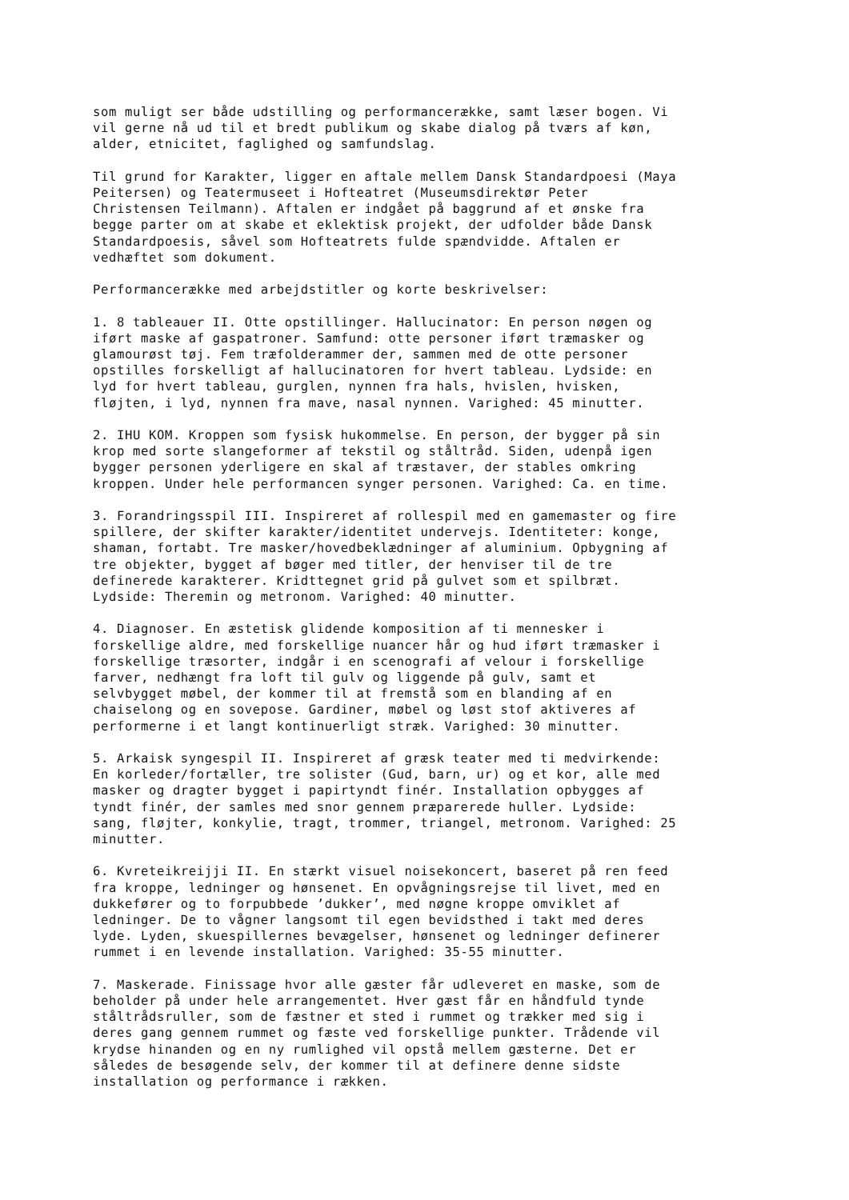som muligt ser både udstilling og performancerække, samt læser bogen. Vi vil gerne nå ud til et bredt publikum og skabe dialog på tværs af køn, alder, etnicitet, faglighed og samfundslag.
Til grund for Karakter, ligger en aftale mellem Dansk Standardpoesi (Maya Peitersen) og Teatermuseet i Hofteatret (Museumsdirektør Peter Christensen Teilmann). Aftalen er indgået på baggrund af et ønske fra begge parter om at skabe et eklektisk projekt, der udfolder både Dansk Standardpoesis, såvel som Hofteatrets fulde spændvidde. Aftalen er vedhæftet som dokument.
Performancerække med arbejdstitler og korte beskrivelser:
1. 8 tableauer II. Otte opstillinger. Hallucinator: En person nøgen og iført maske af gaspatroner. Samfund: otte personer iført træmasker og glamourøst tøj. Fem træfolderammer der, sammen med de otte personer opstilles forskelligt af hallucinatoren for hvert tableau. Lydside: en lyd for hvert tableau, gurglen, nynnen fra hals, hvislen, hvisken, fløjten, i lyd, nynnen fra mave, nasal nynnen. Varighed: 45 minutter.
2. IHU KOM. Kroppen som fysisk hukommelse. En person, der bygger på sin krop med sorte slangeformer af tekstil og ståltråd. Siden, udenpå igen bygger personen yderligere en skal af træstaver, der stables omkring kroppen. Under hele performancen synger personen. Varighed: Ca. en time.
3. Forandringsspil III. Inspireret af rollespil med en gamemaster og fire spillere, der skifter karakter/identitet undervejs. Identiteter: konge, shaman, fortabt. Tre masker/hovedbeklædninger af aluminium. Opbygning af tre objekter, bygget af bøger med titler, der henviser til de tre definerede karakterer. Kridttegnet grid på gulvet som et spilbræt. Lydside: Theremin og metronom. Varighed: 40 minutter.
4. Diagnoser. En æstetisk glidende komposition af ti mennesker i forskellige aldre, med forskellige nuancer hår og hud iført træmasker i forskellige træsorter, indgår i en scenografi af velour i forskellige farver, nedhængt fra loft til gulv og liggende på gulv, samt et selvbygget møbel, der kommer til at fremstå som en blanding af en chaiselong og en sovepose. Gardiner, møbel og løst stof aktiveres af performerne i et langt kontinuerligt stræk. Varighed: 30 minutter.
5. Arkaisk syngespil II. Inspireret af græsk teater med ti medvirkende: En korleder/fortæller, tre solister (Gud, barn, ur) og et kor, alle med masker og dragter bygget i papirtyndt finér. Installation opbygges af tyndt finér, der samles med snor gennem præparerede huller. Lydside: sang, fløjter, konkylie, tragt, trommer, triangel, metronom. Varighed: 25 minutter.
6. Kvreteikreijji II. En stærkt visuel noisekoncert, baseret på ren feed fra kroppe, ledninger og hønsenet. En opvågningsrejse til livet, med en dukkefører og to forpubbede ’dukker’, med nøgne kroppe omviklet af ledninger. De to vågner langsomt til egen bevidsthed i takt med deres lyde. Lyden, skuespillernes bevægelser, hønsenet og ledninger definerer rummet i en levende installation. Varighed: 35-55 minutter.
7. Maskerade. Finissage hvor alle gæster får udleveret en maske, som de beholder på under hele arrangementet. Hver gæst får en håndfuld tynde ståltrådsruller, som de fæstner et sted i rummet og trækker med sig i deres gang gennem rummet og fæste ved forskellige punkter. Trådende vil krydse hinanden og en ny rumlighed vil opstå mellem gæsterne. Det er således de besøgende selv, der kommer til at definere denne sidste installation og performance i rækken.